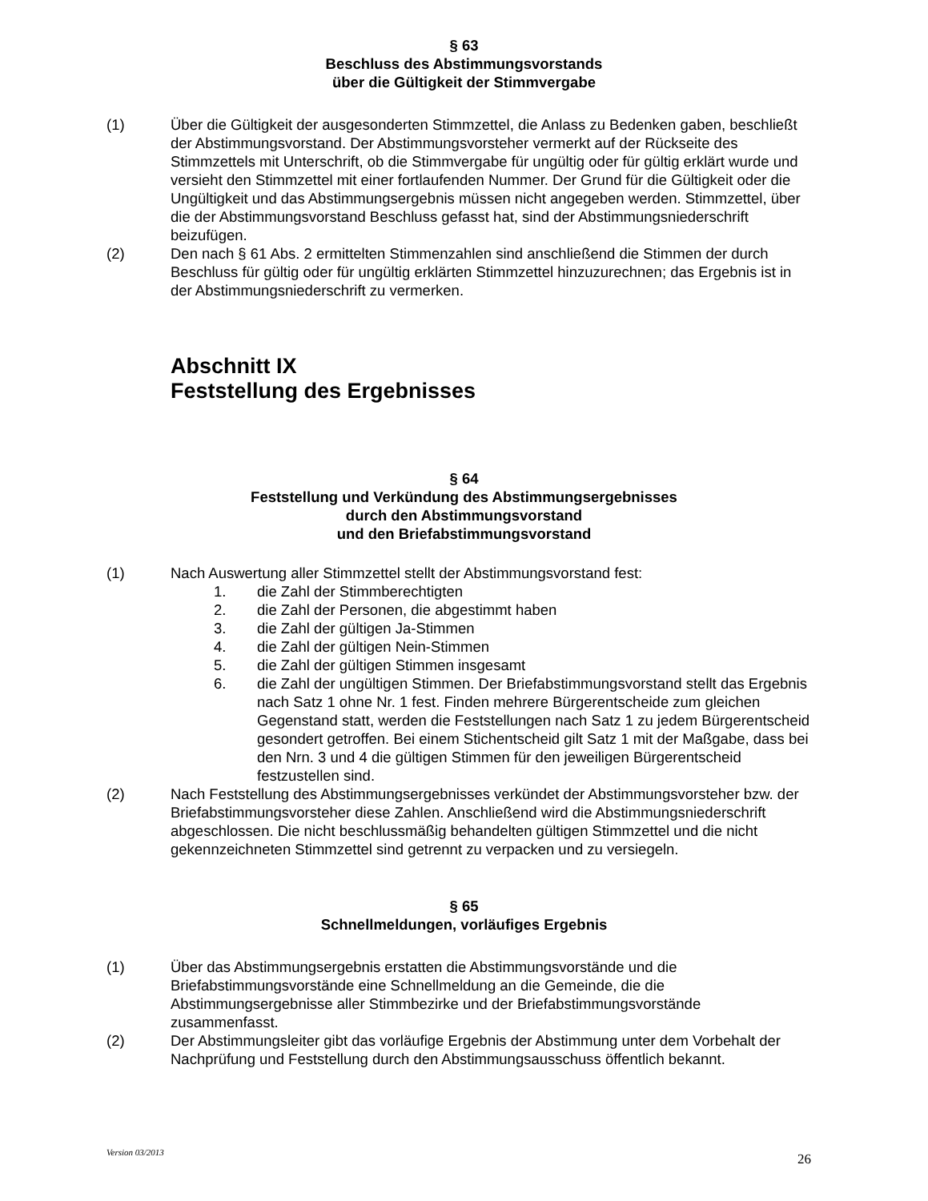§ 63
Beschluss des Abstimmungsvorstands
über die Gültigkeit der Stimmvergabe
(1) Über die Gültigkeit der ausgesonderten Stimmzettel, die Anlass zu Bedenken gaben, beschließt der Abstimmungsvorstand. Der Abstimmungsvorsteher vermerkt auf der Rückseite des Stimmzettels mit Unterschrift, ob die Stimmvergabe für ungültig oder für gültig erklärt wurde und versieht den Stimmzettel mit einer fortlaufenden Nummer. Der Grund für die Gültigkeit oder die Ungültigkeit und das Abstimmungsergebnis müssen nicht angegeben werden. Stimmzettel, über die der Abstimmungsvorstand Beschluss gefasst hat, sind der Abstimmungsniederschrift beizufügen.
(2) Den nach § 61 Abs. 2 ermittelten Stimmenzahlen sind anschließend die Stimmen der durch Beschluss für gültig oder für ungültig erklärten Stimmzettel hinzuzurechnen; das Ergebnis ist in der Abstimmungsniederschrift zu vermerken.
Abschnitt IX
Feststellung des Ergebnisses
§ 64
Feststellung und Verkündung des Abstimmungsergebnisses
durch den Abstimmungsvorstand
und den Briefabstimmungsvorstand
(1) Nach Auswertung aller Stimmzettel stellt der Abstimmungsvorstand fest:
1. die Zahl der Stimmberechtigten
2. die Zahl der Personen, die abgestimmt haben
3. die Zahl der gültigen Ja-Stimmen
4. die Zahl der gültigen Nein-Stimmen
5. die Zahl der gültigen Stimmen insgesamt
6. die Zahl der ungültigen Stimmen. Der Briefabstimmungsvorstand stellt das Ergebnis nach Satz 1 ohne Nr. 1 fest. Finden mehrere Bürgerentscheide zum gleichen Gegenstand statt, werden die Feststellungen nach Satz 1 zu jedem Bürgerentscheid gesondert getroffen. Bei einem Stichentscheid gilt Satz 1 mit der Maßgabe, dass bei den Nrn. 3 und 4 die gültigen Stimmen für den jeweiligen Bürgerentscheid festzustellen sind.
(2) Nach Feststellung des Abstimmungsergebnisses verkündet der Abstimmungsvorsteher bzw. der Briefabstimmungsvorsteher diese Zahlen. Anschließend wird die Abstimmungsniederschrift abgeschlossen. Die nicht beschlussmäßig behandelten gültigen Stimmzettel und die nicht gekennzeichneten Stimmzettel sind getrennt zu verpacken und zu versiegeln.
§ 65
Schnellmeldungen, vorläufiges Ergebnis
(1) Über das Abstimmungsergebnis erstatten die Abstimmungsvorstände und die Briefabstimmungsvorstände eine Schnellmeldung an die Gemeinde, die die Abstimmungsergebnisse aller Stimmbezirke und der Briefabstimmungsvorstände zusammenfasst.
(2) Der Abstimmungsleiter gibt das vorläufige Ergebnis der Abstimmung unter dem Vorbehalt der Nachprüfung und Feststellung durch den Abstimmungsausschuss öffentlich bekannt.
Version 03/2013 26